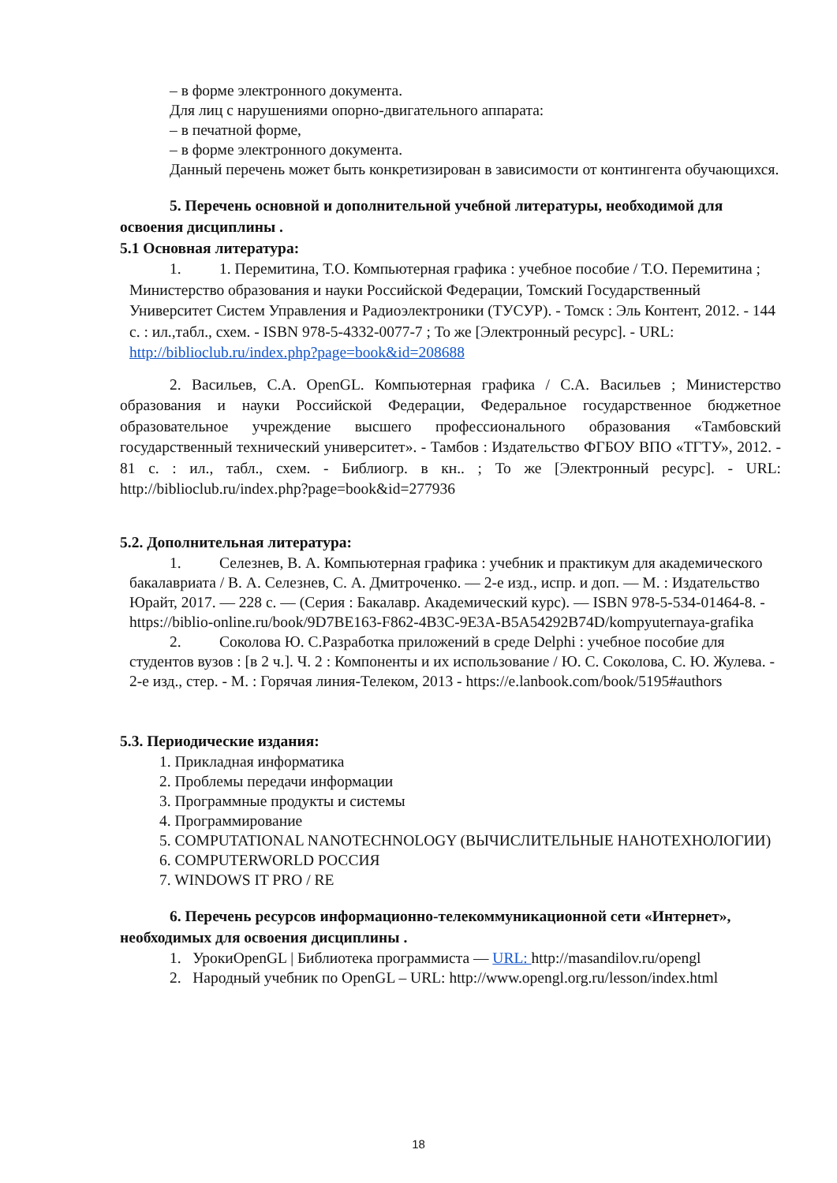– в форме электронного документа.
Для лиц с нарушениями опорно-двигательного аппарата:
– в печатной форме,
– в форме электронного документа.
Данный перечень может быть конкретизирован в зависимости от контингента обучающихся.
5. Перечень основной и дополнительной учебной литературы, необходимой для освоения дисциплины .
5.1 Основная литература:
1. 1. Перемитина, Т.О. Компьютерная графика : учебное пособие / Т.О. Перемитина ; Министерство образования и науки Российской Федерации, Томский Государственный Университет Систем Управления и Радиоэлектроники (ТУСУР). - Томск : Эль Контент, 2012. - 144 с. : ил.,табл., схем. - ISBN 978-5-4332-0077-7 ; То же [Электронный ресурс]. - URL: http://biblioclub.ru/index.php?page=book&id=208688
2. Васильев, С.А. OpenGL. Компьютерная графика / С.А. Васильев ; Министерство образования и науки Российской Федерации, Федеральное государственное бюджетное образовательное учреждение высшего профессионального образования «Тамбовский государственный технический университет». - Тамбов : Издательство ФГБОУ ВПО «ТГТУ», 2012. - 81 с. : ил., табл., схем. - Библиогр. в кн.. ; То же [Электронный ресурс]. - URL: http://biblioclub.ru/index.php?page=book&id=277936
5.2. Дополнительная литература:
1. Селезнев, В. А. Компьютерная графика : учебник и практикум для академического бакалавриата / В. А. Селезнев, С. А. Дмитроченко. — 2-е изд., испр. и доп. — М. : Издательство Юрайт, 2017. — 228 с. — (Серия : Бакалавр. Академический курс). — ISBN 978-5-534-01464-8. - https://biblio-online.ru/book/9D7BE163-F862-4B3C-9E3A-B5A54292B74D/kompyuternaya-grafika
2. Соколова Ю. С.Разработка приложений в среде Delphi : учебное пособие для студентов вузов : [в 2 ч.]. Ч. 2 : Компоненты и их использование / Ю. С. Соколова, С. Ю. Жулева. - 2-е изд., стер. - М. : Горячая линия-Телеком, 2013 - https://e.lanbook.com/book/5195#authors
5.3. Периодические издания:
1. Прикладная информатика
2. Проблемы передачи информации
3. Программные продукты и системы
4. Программирование
5. COMPUTATIONAL NANOTECHNOLOGY (ВЫЧИСЛИТЕЛЬНЫЕ НАНОТЕХНОЛОГИИ)
6. COMPUTERWORLD РОССИЯ
7. WINDOWS IT PRO / RE
6. Перечень ресурсов информационно-телекоммуникационной сети «Интернет», необходимых для освоения дисциплины .
1. УрокиOpenGL | Библиотека программиста — URL: http://masandilov.ru/opengl
2. Народный учебник по OpenGL – URL: http://www.opengl.org.ru/lesson/index.html
18